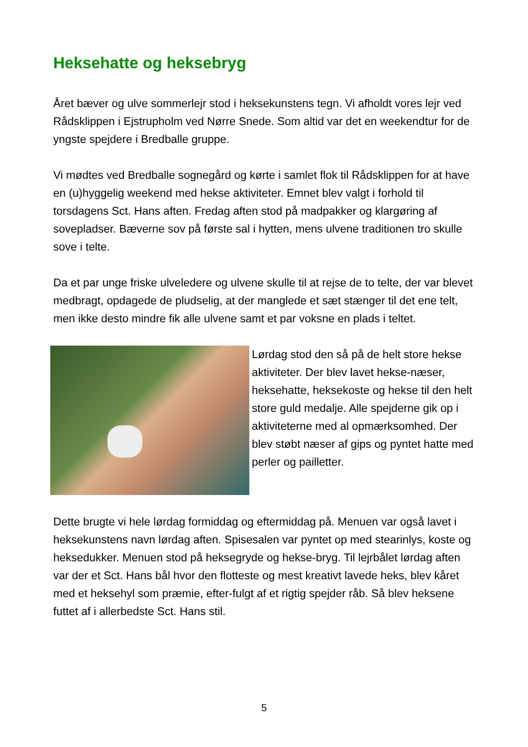Heksehatte og heksebryg
Året bæver og ulve sommerlejr stod i heksekunstens tegn. Vi afholdt vores lejr ved Rådsklippen i Ejstrupholm ved Nørre Snede. Som altid var det en weekendtur for de yngste spejdere i Bredballe gruppe.
Vi mødtes ved Bredballe sognegård og kørte i samlet flok til Rådsklippen for at have en (u)hyggelig weekend med hekse aktiviteter. Emnet blev valgt i forhold til torsdagens Sct. Hans aften. Fredag aften stod på madpakker og klargøring af sovepladser. Bæverne sov på første sal i hytten, mens ulvene traditionen tro skulle sove i telte.
Da et par unge friske ulveledere og ulvene skulle til at rejse de to telte, der var blevet medbragt, opdagede de pludselig, at der manglede et sæt stænger til det ene telt, men ikke desto mindre fik alle ulvene samt et par voksne en plads i teltet.
Lørdag stod den så på de helt store hekse aktiviteter. Der blev lavet hekse-næser, heksehatte, heksekoste og hekse til den helt store guld medalje. Alle spejderne gik op i aktiviteterne med al opmærksomhed. Der blev støbt næser af gips og pyntet hatte med perler og pailletter.
Dette brugte vi hele lørdag formiddag og eftermiddag på. Menuen var også lavet i heksekunstens navn lørdag aften. Spisesalen var pyntet op med stearinlys, koste og heksedukker. Menuen stod på heksegryde og hekse-bryg. Til lejrbålet lørdag aften var der et Sct. Hans bål hvor den flotteste og mest kreativt lavede heks, blev kåret med et heksehyl som præmie, efter-fulgt af et rigtig spejder råb. Så blev heksene futtet af i allerbedste Sct. Hans stil.
5